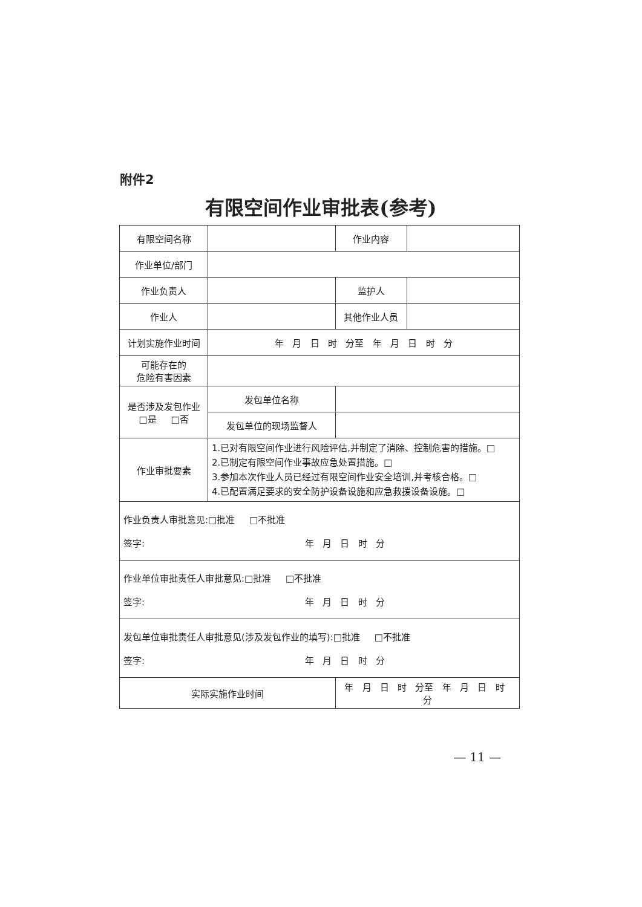附件2
有限空间作业审批表(参考)
| 有限空间名称 | | | 作业内容 | |
| 作业单位/部门 | | | | |
| 作业负责人 | | | 监护人 | |
| 作业人 | | | 其他作业人员 | |
| 计划实施作业时间 | 年 月 日 时 分至 年 月 日 时 分 | | | |
| 可能存在的 危险有害因素 | | | | |
| 是否涉及发包作业 □是 □否 | 发包单位名称 | | | |
| | 发包单位的现场监督人 | | | |
| 作业审批要素 | 1.已对有限空间作业进行风险评估,并制定了消除、控制危害的措施。□ 2.已制定有限空间作业事故应急处置措施。□ 3.参加本次作业人员已经过有限空间作业安全培训,并考核合格。□ 4.已配置满足要求的安全防护设备设施和应急救援设备设施。□ | | | |
| 作业负责人审批意见:□批准 □不批准 签字: 年 月 日 时 分 | | | | |
| 作业单位审批责任人审批意见:□批准 □不批准 签字: 年 月 日 时 分 | | | | |
| 发包单位审批责任人审批意见(涉及发包作业的填写):□批准 □不批准 签字: 年 月 日 时 分 | | | | |
| 实际实施作业时间 | | 年 月 日 时 分至 年 月 日 时 分 | | |
— 11 —